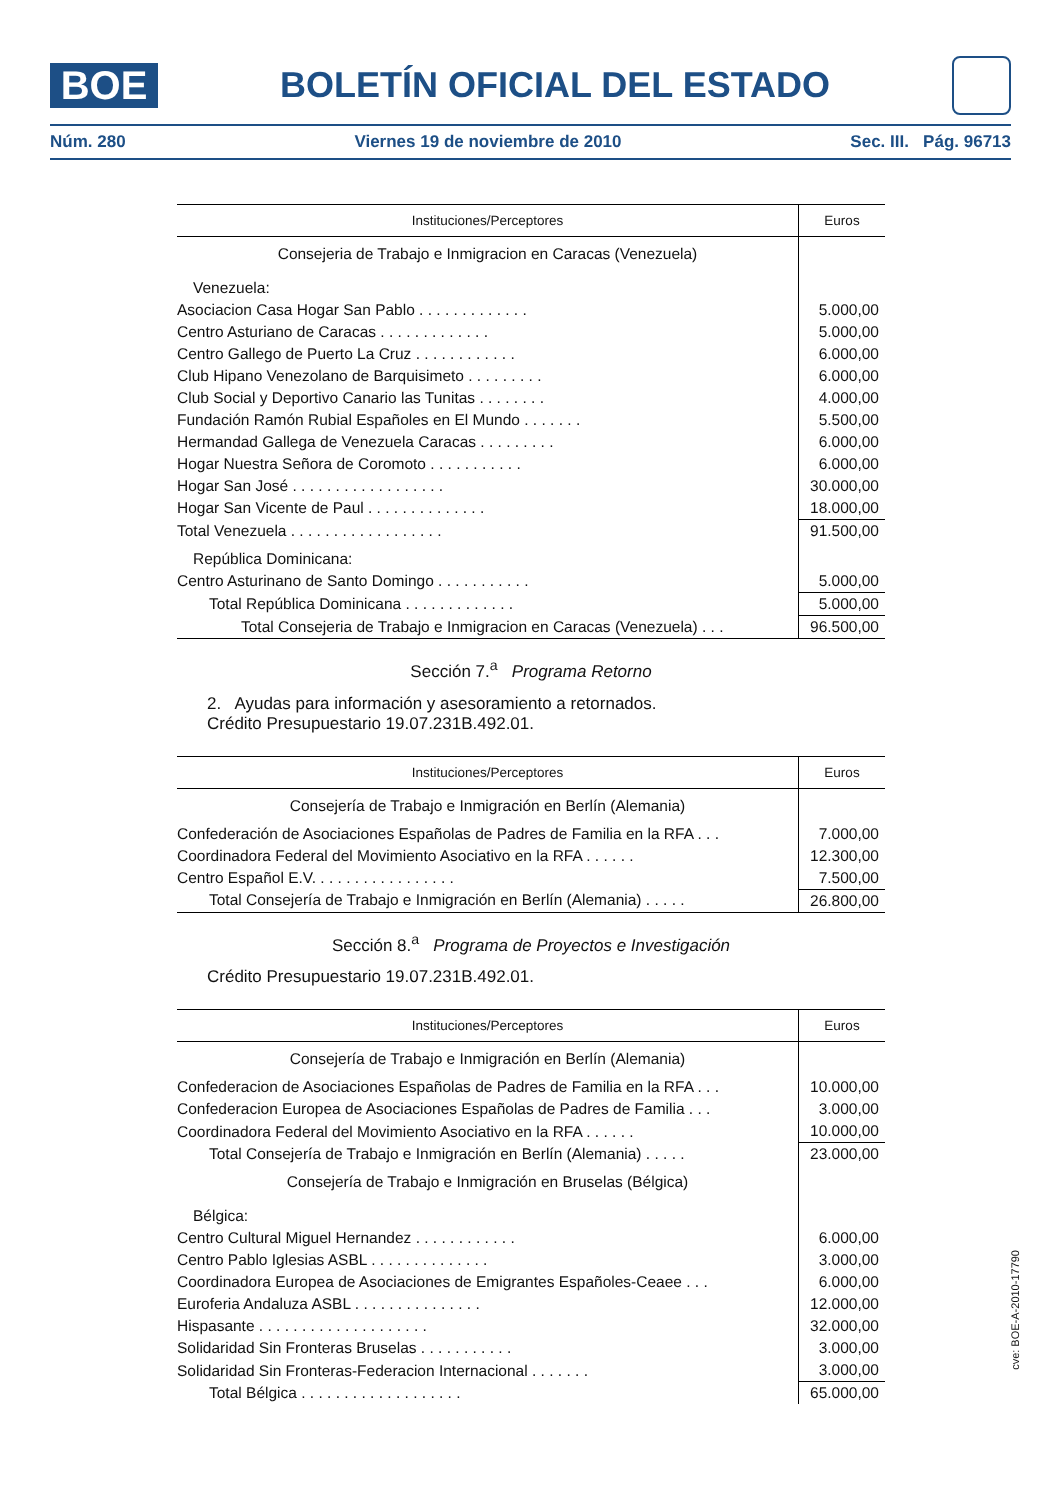BOE
BOLETÍN OFICIAL DEL ESTADO
Núm. 280 Viernes 19 de noviembre de 2010 Sec. III. Pág. 96713
| Instituciones/Perceptores | Euros |
| --- | --- |
| Consejeria de Trabajo e Inmigracion en Caracas (Venezuela) | |
| Venezuela: | |
| Asociacion Casa Hogar San Pablo . . . . . . . . . . . . . | 5.000,00 |
| Centro Asturiano de Caracas . . . . . . . . . . . . . | 5.000,00 |
| Centro Gallego de Puerto La Cruz . . . . . . . . . . . . | 6.000,00 |
| Club Hipano Venezolano de Barquisimeto . . . . . . . . . | 6.000,00 |
| Club Social y Deportivo Canario las Tunitas . . . . . . . . | 4.000,00 |
| Fundación Ramón Rubial Españoles en El Mundo . . . . . . . | 5.500,00 |
| Hermandad Gallega de Venezuela Caracas . . . . . . . . . | 6.000,00 |
| Hogar Nuestra Señora de Coromoto . . . . . . . . . . . | 6.000,00 |
| Hogar San José . . . . . . . . . . . . . . . . . . | 30.000,00 |
| Hogar San Vicente de Paul . . . . . . . . . . . . . . | 18.000,00 |
| Total Venezuela . . . . . . . . . . . . . . . . . . | 91.500,00 |
| República Dominicana: | |
| Centro Asturinano de Santo Domingo . . . . . . . . . . . | 5.000,00 |
| Total República Dominicana . . . . . . . . . . . . . | 5.000,00 |
| Total Consejeria de Trabajo e Inmigracion en Caracas (Venezuela) . . . | 96.500,00 |
Sección 7.<sup>a</sup> Programa Retorno
2. Ayudas para información y asesoramiento a retornados.
Crédito Presupuestario 19.07.231B.492.01.
| Instituciones/Perceptores | Euros |
| --- | --- |
| Consejería de Trabajo e Inmigración en Berlín (Alemania) | |
| Confederación de Asociaciones Españolas de Padres de Familia en la RFA . . . | 7.000,00 |
| Coordinadora Federal del Movimiento Asociativo en la RFA . . . . . . | 12.300,00 |
| Centro Español E.V. . . . . . . . . . . . . . . . . | 7.500,00 |
| Total Consejería de Trabajo e Inmigración en Berlín (Alemania) . . . . . | 26.800,00 |
Sección 8.<sup>a</sup> Programa de Proyectos e Investigación
Crédito Presupuestario 19.07.231B.492.01.
| Instituciones/Perceptores | Euros |
| --- | --- |
| Consejería de Trabajo e Inmigración en Berlín (Alemania) | |
| Confederacion de Asociaciones Españolas de Padres de Familia en la RFA . . . | 10.000,00 |
| Confederacion Europea de Asociaciones Españolas de Padres de Familia . . . | 3.000,00 |
| Coordinadora Federal del Movimiento Asociativo en la RFA . . . . . . | 10.000,00 |
| Total Consejería de Trabajo e Inmigración en Berlín (Alemania) . . . . . | 23.000,00 |
| Consejería de Trabajo e Inmigración en Bruselas (Bélgica) | |
| Bélgica: | |
| Centro Cultural Miguel Hernandez . . . . . . . . . . . . | 6.000,00 |
| Centro Pablo Iglesias ASBL . . . . . . . . . . . . . . | 3.000,00 |
| Coordinadora Europea de Asociaciones de Emigrantes Españoles-Ceaee . . . | 6.000,00 |
| Euroferia Andaluza ASBL . . . . . . . . . . . . . . . | 12.000,00 |
| Hispasante . . . . . . . . . . . . . . . . . . . . | 32.000,00 |
| Solidaridad Sin Fronteras Bruselas . . . . . . . . . . . | 3.000,00 |
| Solidaridad Sin Fronteras-Federacion Internacional . . . . . . . | 3.000,00 |
| Total Bélgica . . . . . . . . . . . . . . . . . . . | 65.000,00 |
cve: BOE-A-2010-17790